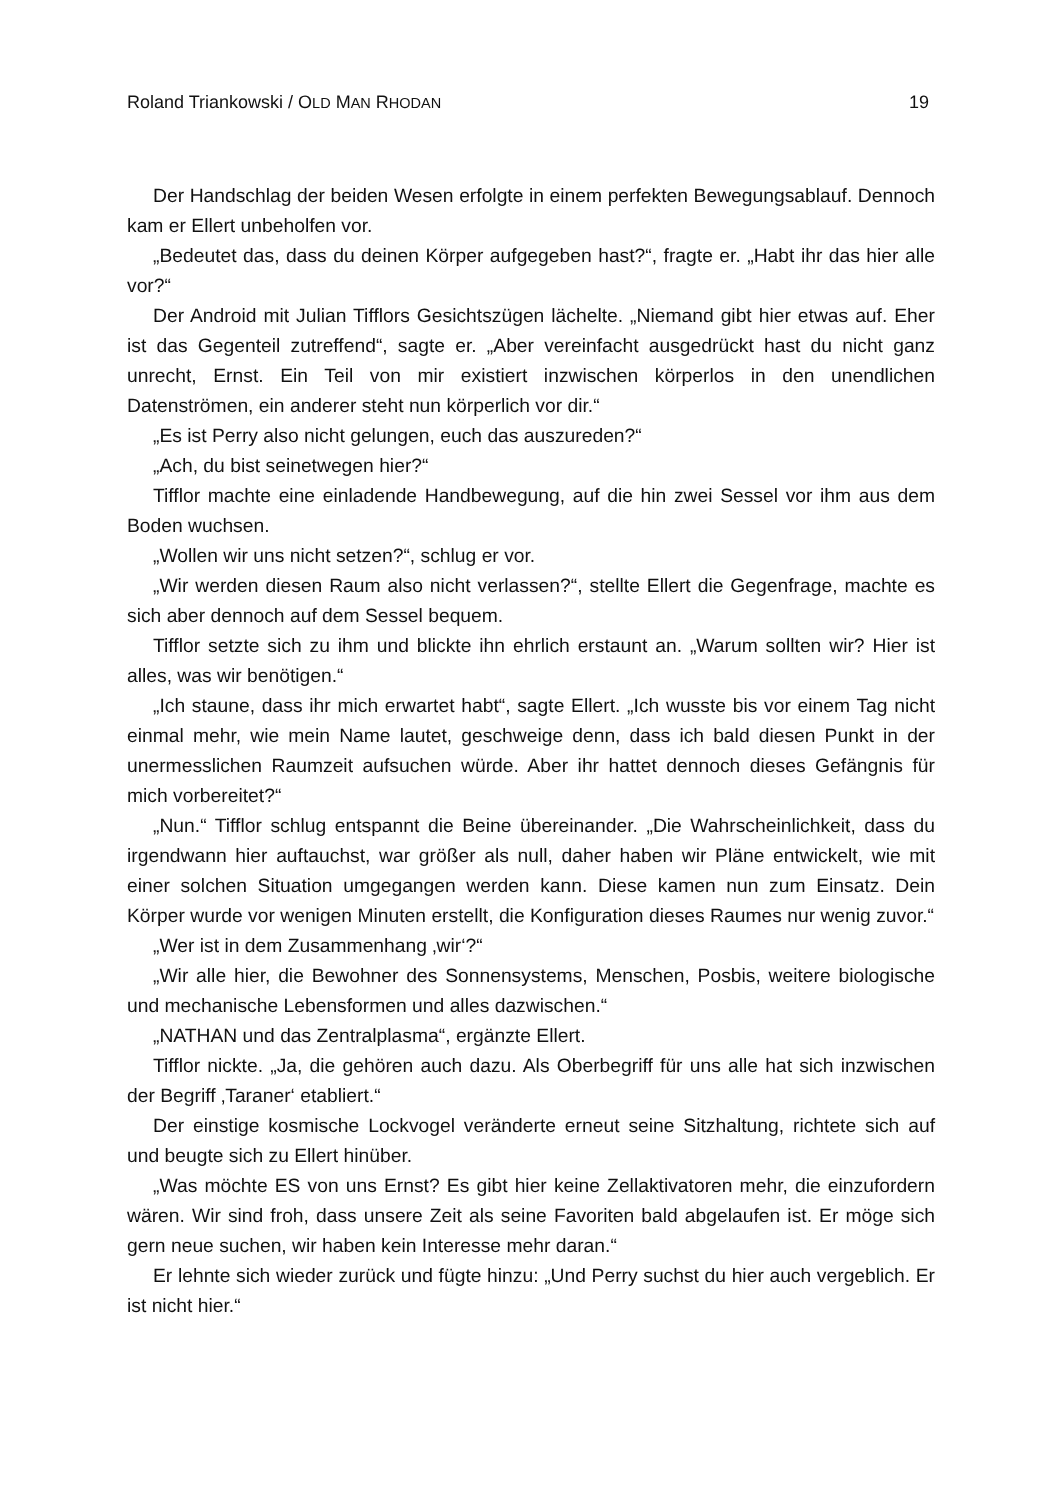Roland Triankowski / OLD MAN RHODAN 19
Der Handschlag der beiden Wesen erfolgte in einem perfekten Bewegungsablauf. Dennoch kam er Ellert unbeholfen vor.
„Bedeutet das, dass du deinen Körper aufgegeben hast?“, fragte er. „Habt ihr das hier alle vor?“
Der Android mit Julian Tifflors Gesichtszügen lächelte. „Niemand gibt hier etwas auf. Eher ist das Gegenteil zutreffend“, sagte er. „Aber vereinfacht ausgedrückt hast du nicht ganz unrecht, Ernst. Ein Teil von mir existiert inzwischen körperlos in den unendlichen Datenströmen, ein anderer steht nun körperlich vor dir.“
„Es ist Perry also nicht gelungen, euch das auszureden?“
„Ach, du bist seinetwegen hier?“
Tifflor machte eine einladende Handbewegung, auf die hin zwei Sessel vor ihm aus dem Boden wuchsen.
„Wollen wir uns nicht setzen?“, schlug er vor.
„Wir werden diesen Raum also nicht verlassen?“, stellte Ellert die Gegenfrage, machte es sich aber dennoch auf dem Sessel bequem.
Tifflor setzte sich zu ihm und blickte ihn ehrlich erstaunt an. „Warum sollten wir? Hier ist alles, was wir benötigen.“
„Ich staune, dass ihr mich erwartet habt“, sagte Ellert. „Ich wusste bis vor einem Tag nicht einmal mehr, wie mein Name lautet, geschweige denn, dass ich bald diesen Punkt in der unermesslichen Raumzeit aufsuchen würde. Aber ihr hattet dennoch dieses Gefängnis für mich vorbereitet?“
„Nun.“ Tifflor schlug entspannt die Beine übereinander. „Die Wahrscheinlichkeit, dass du irgendwann hier auftauchst, war größer als null, daher haben wir Pläne entwickelt, wie mit einer solchen Situation umgegangen werden kann. Diese kamen nun zum Einsatz. Dein Körper wurde vor wenigen Minuten erstellt, die Konfiguration dieses Raumes nur wenig zuvor.“
„Wer ist in dem Zusammenhang ‚wir‘?“
„Wir alle hier, die Bewohner des Sonnensystems, Menschen, Posbis, weitere biologische und mechanische Lebensformen und alles dazwischen.“
„NATHAN und das Zentralplasma“, ergänzte Ellert.
Tifflor nickte. „Ja, die gehören auch dazu. Als Oberbegriff für uns alle hat sich inzwischen der Begriff ‚Taraner‘ etabliert.“
Der einstige kosmische Lockvogel veränderte erneut seine Sitzhaltung, richtete sich auf und beugte sich zu Ellert hinüber.
„Was möchte ES von uns Ernst? Es gibt hier keine Zellaktivatoren mehr, die einzufordern wären. Wir sind froh, dass unsere Zeit als seine Favoriten bald abgelaufen ist. Er möge sich gern neue suchen, wir haben kein Interesse mehr daran.“
Er lehnte sich wieder zurück und fügte hinzu: „Und Perry suchst du hier auch vergeblich. Er ist nicht hier.“